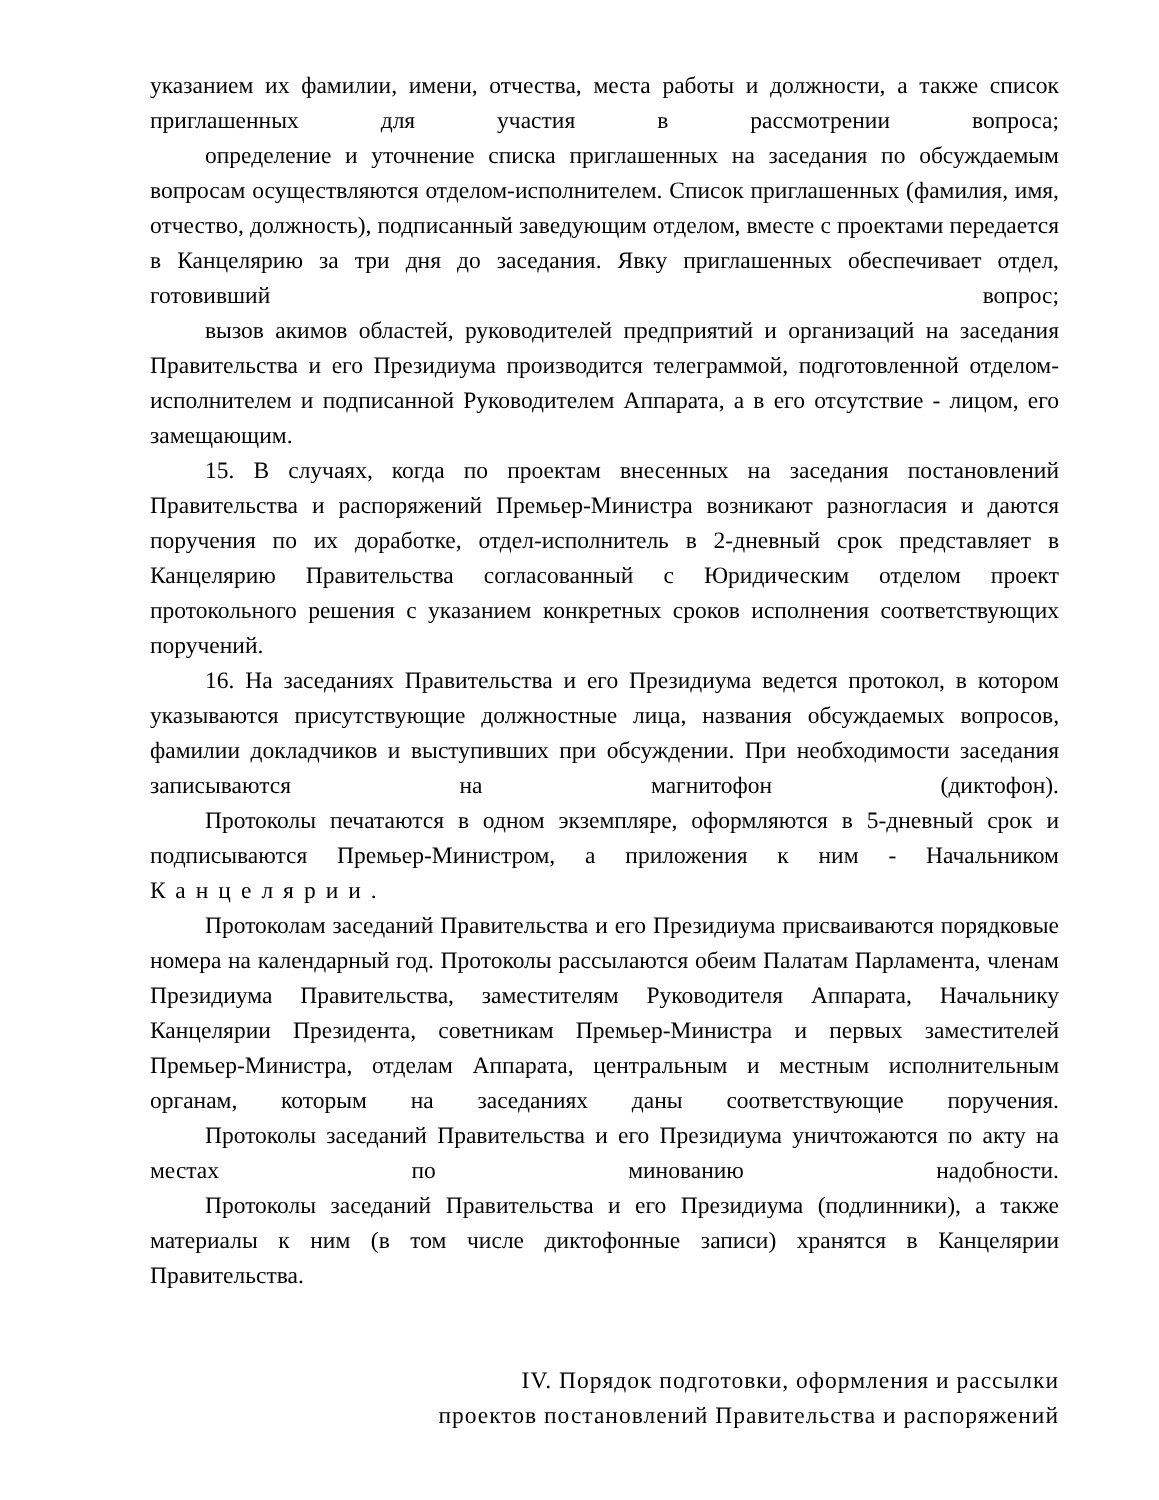указанием их фамилии, имени, отчества, места работы и должности, а также список приглашенных для участия в рассмотрении вопроса;
определение и уточнение списка приглашенных на заседания по обсуждаемым вопросам осуществляются отделом-исполнителем. Список приглашенных (фамилия, имя, отчество, должность), подписанный заведующим отделом, вместе с проектами передается в Канцелярию за три дня до заседания. Явку приглашенных обеспечивает отдел, готовивший вопрос;
вызов акимов областей, руководителей предприятий и организаций на заседания Правительства и его Президиума производится телеграммой, подготовленной отделом-исполнителем и подписанной Руководителем Аппарата, а в его отсутствие - лицом, его замещающим.
15. В случаях, когда по проектам внесенных на заседания постановлений Правительства и распоряжений Премьер-Министра возникают разногласия и даются поручения по их доработке, отдел-исполнитель в 2-дневный срок представляет в Канцелярию Правительства согласованный с Юридическим отделом проект протокольного решения с указанием конкретных сроков исполнения соответствующих поручений.
16. На заседаниях Правительства и его Президиума ведется протокол, в котором указываются присутствующие должностные лица, названия обсуждаемых вопросов, фамилии докладчиков и выступивших при обсуждении. При необходимости заседания записываются на магнитофон (диктофон).
Протоколы печатаются в одном экземпляре, оформляются в 5-дневный срок и подписываются Премьер-Министром, а приложения к ним - Начальником Канцелярии.
Протоколам заседаний Правительства и его Президиума присваиваются порядковые номера на календарный год. Протоколы рассылаются обеим Палатам Парламента, членам Президиума Правительства, заместителям Руководителя Аппарата, Начальнику Канцелярии Президента, советникам Премьер-Министра и первых заместителей Премьер-Министра, отделам Аппарата, центральным и местным исполнительным органам, которым на заседаниях даны соответствующие поручения.
Протоколы заседаний Правительства и его Президиума уничтожаются по акту на местах по минованию надобности.
Протоколы заседаний Правительства и его Президиума (подлинники), а также материалы к ним (в том числе диктофонные записи) хранятся в Канцелярии Правительства.
IV. Порядок подготовки, оформления и рассылки
проектов постановлений Правительства и распоряжений